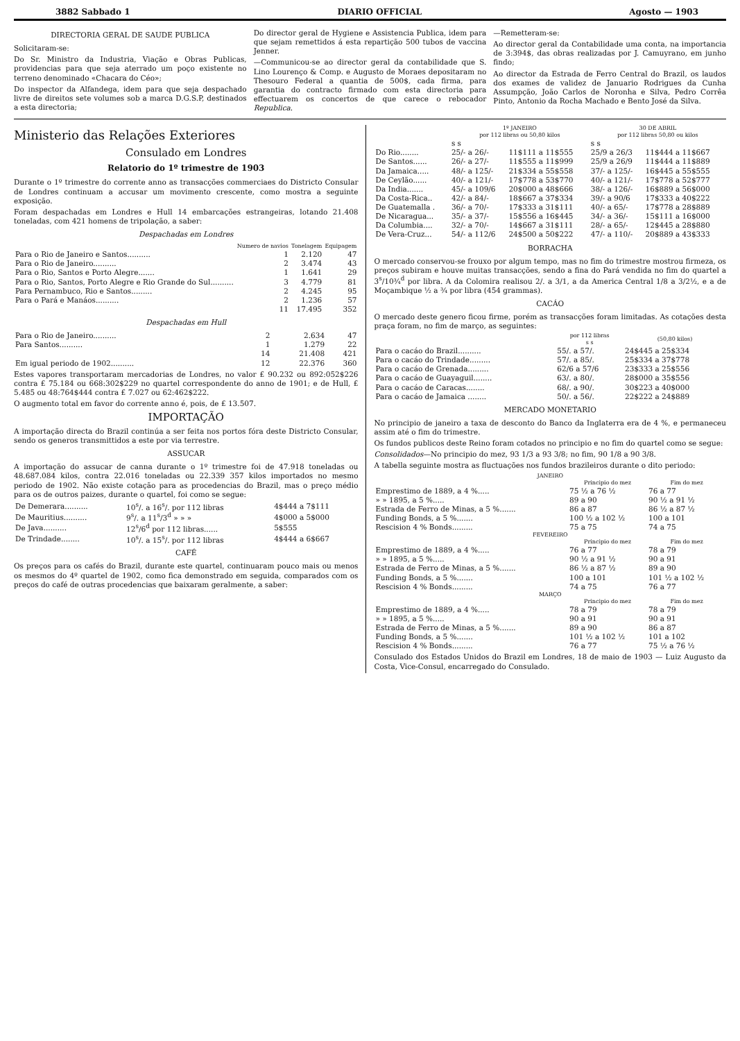3882 Sabbado 1 DIARIO OFFICIAL Agosto — 1903
DIRECTORIA GERAL DE SAUDE PUBLICA
Solicitaram-se:
Do Sr. Ministro da Industria, Viação e Obras Publicas, providencias para que seja aterrado um poço existente no terreno denominado «Chacara do Céo»;
Do inspector da Alfandega, idem para que seja despachado livre de direitos sete volumes sob a marca D.G.S.P, destinados a esta directoria;
Do director geral de Hygiene e Assistencia Publica, idem para que sejam remettidos á esta repartição 500 tubos de vaccina Jenner.
—Communicou-se ao director geral da contabilidade que S. Lino Lourenço & Comp. e Augusto de Moraes depositaram no Thesouro Federal a quantia de 500$, cada firma, para garantia do contracto firmado com esta directoria para effectuarem os concertos de que carece o rebocador Republica.
—Remetteram-se:
Ao director geral da Contabilidade uma conta, na importancia de 3:394$, das obras realizadas por J. Camuyrano, em junho findo;
Ao director da Estrada de Ferro Central do Brazil, os laudos dos exames de validez de Januario Rodrigues da Cunha Assumpção, João Carlos de Noronha e Silva, Pedro Corrêa Pinto, Antonio da Rocha Machado e Bento José da Silva.
Ministerio das Relações Exteriores
Consulado em Londres
Relatorio do 1º trimestre de 1903
Durante o 1º trimestre do corrente anno as transacções commerciaes do Districto Consular de Londres continuam a accusar um movimento crescente, como mostra a seguinte exposição.
Foram despachadas em Londres e Hull 14 embarcações estrangeiras, lotando 21.408 toneladas, com 421 homens de tripolação, a saber:
Despachadas em Londres
| | Numero de navios | Tonelagem | Equipagem |
| --- | --- | --- | --- |
| Para o Rio de Janeiro e Santos.......... | 1 | 2.120 | 47 |
| Para o Rio de Janeiro.......... | 2 | 3.474 | 43 |
| Para o Rio, Santos e Porto Alegre....... | 1 | 1.641 | 29 |
| Para o Rio, Santos, Porto Alegre e Rio Grande do Sul.......... | 3 | 4.779 | 81 |
| Para Pernambuco, Rio e Santos......... | 2 | 4.245 | 95 |
| Para o Pará e Manáos.......... | 2 | 1.236 | 57 |
| | 11 | 17.495 | 352 |
Despachadas em Hull
| Para o Rio de Janeiro.......... | 2 | 2.634 | 47 |
| Para Santos.......... | 1 | 1.279 | 22 |
| | 14 | 21.408 | 421 |
| Em igual periodo de 1902.......... | 12 | 22.376 | 360 |
Estes vapores transportaram mercadorias de Londres, no valor £ 90.232 ou 892:052$226 contra £ 75.184 ou 668:302$229 no quartel correspondente do anno de 1901; e de Hull, £ 5.485 ou 48:764$444 contra £ 7.027 ou 62:462$222.
O augmento total em favor do corrente anno é, pois, de £ 13.507.
IMPORTAÇÃO
A importação directa do Brazil continúa a ser feita nos portos fóra deste Districto Consular, sendo os generos transmittidos a este por via terrestre.
ASSUCAR
A importação do assucar de canna durante o 1º trimestre foi de 47.918 toneladas ou 48.687.084 kilos, contra 22.016 toneladas ou 22.339 357 kilos importados no mesmo periodo de 1902. Não existe cotação para as procedencias do Brazil, mas o preço médio para os de outros paizes, durante o quartel, foi como se segue:
| De Demerara.......... | 10<sup>s</sup>/. a 16<sup>s</sup>/. por 112 libras | 4$444 a 7$111 |
| De Mauritius.......... | 9<sup>s</sup>/. a 11<sup>s</sup>/3<sup>d</sup> » » » | 4$000 a 5$000 |
| De Java.......... | 12<sup>s</sup>/6<sup>d</sup> por 112 libras...... | 5$555 |
| De Trindade........ | 10<sup>s</sup>/. a 15<sup>s</sup>/. por 112 libras | 4$444 a 6$667 |
CAFÉ
Os preços para os cafés do Brazil, durante este quartel, continuaram pouco mais ou menos os mesmos do 4º quartel de 1902, como fica demonstrado em seguida, comparados com os preços do café de outras procedencias que baixaram geralmente, a saber:
| | 1º JANEIRO por 112 libras ou 50,80 kilos | | 30 DE ABRIL por 112 libras 50,80 ou kilos | |
| --- | --- | --- | --- | --- |
| | s s | | s s | |
| Do Rio........ | 25/- a 26/- | 11$111 a 11$555 | 25/9 a 26/3 | 11$444 a 11$667 |
| De Santos...... | 26/- a 27/- | 11$555 a 11$999 | 25/9 a 26/9 | 11$444 a 11$889 |
| Da Jamaica..... | 48/- a 125/- | 21$334 a 55$558 | 37/- a 125/- | 16$445 a 55$555 |
| De Ceylão...... | 40/- a 121/- | 17$778 a 53$770 | 40/- a 121/- | 17$778 a 52$777 |
| Da India....... | 45/- a 109/6 | 20$000 a 48$666 | 38/- a 126/- | 16$889 a 56$000 |
| Da Costa-Rica.. | 42/- a 84/- | 18$667 a 37$334 | 39/- a 90/6 | 17$333 a 40$222 |
| De Guatemalla . | 36/- a 70/- | 17$333 a 31$111 | 40/- a 65/- | 17$778 a 28$889 |
| De Nicaragua... | 35/- a 37/- | 15$556 a 16$445 | 34/- a 36/- | 15$111 a 16$000 |
| Da Columbia.... | 32/- a 70/- | 14$667 a 31$111 | 28/- a 65/- | 12$445 a 28$880 |
| De Vera-Cruz... | 54/- a 112/6 | 24$500 a 50$222 | 47/- a 110/- | 20$889 a 43$333 |
BORRACHA
O mercado conservou-se frouxo por algum tempo, mas no fim do trimestre mostrou firmeza, os preços subiram e houve muitas transacções, sendo a fina do Pará vendida no fim do quartel a 3<sup>s</sup>/10¾<sup>d</sup> por libra. A da Colomira realisou 2/. a 3/1, a da America Central 1/8 a 3/2½, e a de Moçambique ½ a ¾ por libra (454 grammas).
CACÁO
O mercado deste genero ficou firme, porém as transacções foram limitadas. As cotações desta praça foram, no fim de março, as seguintes:
| | por 112 libras s s | (50,80 kilos) |
| --- | --- | --- |
| Para o cacáo do Brazil.......... | 55/. a 57/. | 24$445 a 25$334 |
| Para o cacáo do Trindade......... | 57/. a 85/. | 25$334 a 37$778 |
| Para o cacáo de Grenada......... | 62/6 a 57/6 | 23$333 a 25$556 |
| Para o cacáo de Guayaguil........ | 63/. a 80/. | 28$000 a 35$556 |
| Para o cacáo de Caracas........ | 68/. a 90/. | 30$223 a 40$000 |
| Para o cacáo de Jamaica ........ | 50/. a 56/. | 22$222 a 24$889 |
MERCADO MONETARIO
No principio de janeiro a taxa de desconto do Banco da Inglaterra era de 4 %, e permaneceu assim até o fim do trimestre.
Os fundos publicos deste Reino foram cotados no principio e no fim do quartel como se segue:
Consolidados—No principio do mez, 93 1/3 a 93 3/8; no fim, 90 1/8 a 90 3/8.
A tabella seguinte mostra as fluctuações nos fundos brazileiros durante o dito periodo:
| JANEIRO | | |
| --- | --- | --- |
| | Principio do mez | Fim do mez |
| Emprestimo de 1889, a 4 %..... | 75 ½ a 76 ½ | 76 a 77 |
| » » 1895, a 5 %..... | 89 a 90 | 90 ½ a 91 ½ |
| Estrada de Ferro de Minas, a 5 %....... | 86 a 87 | 86 ½ a 87 ½ |
| Funding Bonds, a 5 %....... | 100 ½ a 102 ½ | 100 a 101 |
| Rescision 4 % Bonds......... | 75 a 75 | 74 a 75 |
| FEVEREIRO | | |
| | Principio do mez | Fim do mez |
| Emprestimo de 1889, a 4 %..... | 76 a 77 | 78 a 79 |
| » » 1895, a 5 %..... | 90 ½ a 91 ½ | 90 a 91 |
| Estrada de Ferro de Minas, a 5 %....... | 86 ½ a 87 ½ | 89 a 90 |
| Funding Bonds, a 5 %....... | 100 a 101 | 101 ½ a 102 ½ |
| Rescision 4 % Bonds......... | 74 a 75 | 76 a 77 |
| MARÇO | | |
| | Principio do mez | Fim do mez |
| Emprestimo de 1889, a 4 %..... | 78 a 79 | 78 a 79 |
| » » 1895, a 5 %..... | 90 a 91 | 90 a 91 |
| Estrada de Ferro de Minas, a 5 %....... | 89 a 90 | 86 a 87 |
| Funding Bonds, a 5 %....... | 101 ½ a 102 ½ | 101 a 102 |
| Rescision 4 % Bonds......... | 76 a 77 | 75 ½ a 76 ½ |
Consulado dos Estados Unidos do Brazil em Londres, 18 de maio de 1903 — Luiz Augusto da Costa, Vice-Consul, encarregado do Consulado.